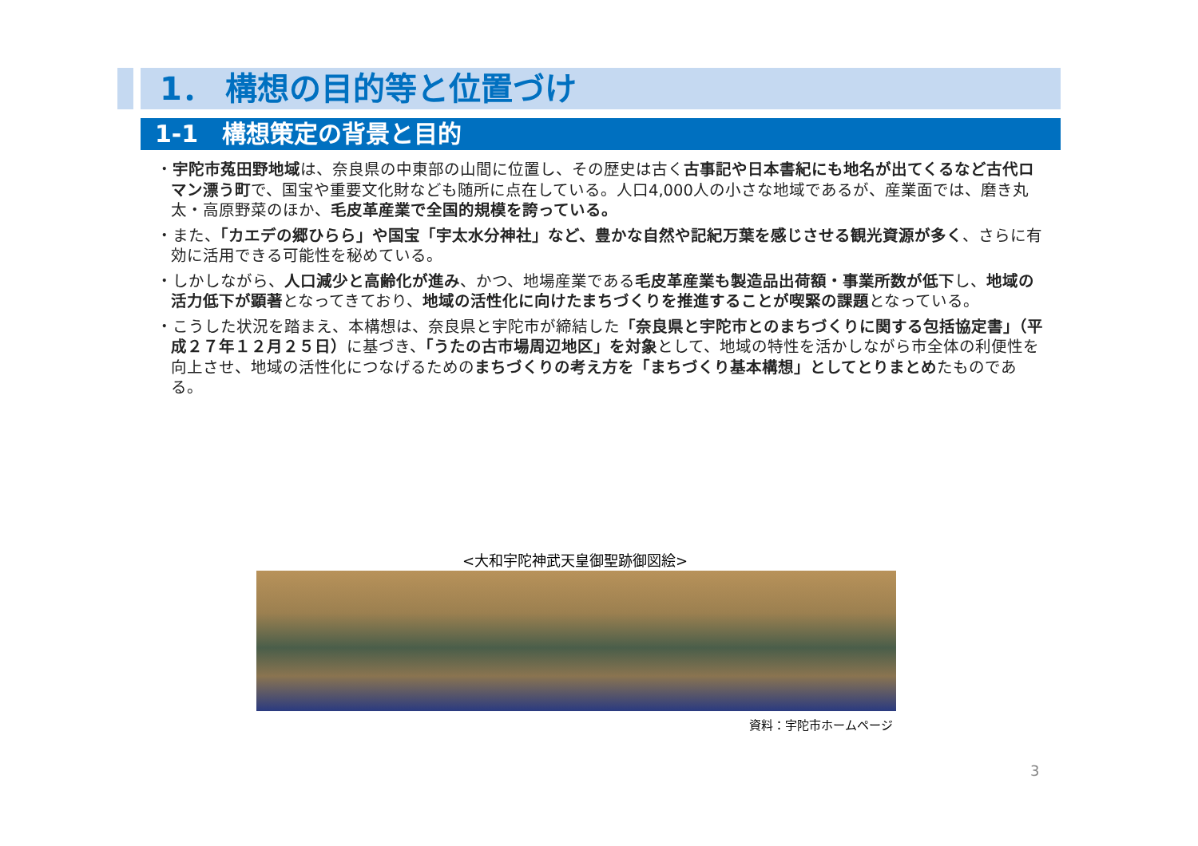1． 構想の目的等と位置づけ
1-1　構想策定の背景と目的
・宇陀市菟田野地域は、奈良県の中東部の山間に位置し、その歴史は古く古事記や日本書紀にも地名が出てくるなど古代ロマン漂う町で、国宝や重要文化財なども随所に点在している。人口4,000人の小さな地域であるが、産業面では、磨き丸太・高原野菜のほか、毛皮革産業で全国的規模を誇っている。
・また、「カエデの郷ひらら」や国宝「宇太水分神社」など、豊かな自然や記紀万葉を感じさせる観光資源が多く、さらに有効に活用できる可能性を秘めている。
・しかしながら、人口減少と高齢化が進み、かつ、地場産業である毛皮革産業も製造品出荷額・事業所数が低下し、地域の活力低下が顕著となってきており、地域の活性化に向けたまちづくりを推進することが喫緊の課題となっている。
・こうした状況を踏まえ、本構想は、奈良県と宇陀市が締結した「奈良県と宇陀市とのまちづくりに関する包括協定書」（平成２７年１２月２５日）に基づき、「うたの古市場周辺地区」を対象として、地域の特性を活かしながら市全体の利便性を向上させ、地域の活性化につなげるためのまちづくりの考え方を「まちづくり基本構想」としてとりまとめたものである。
<大和宇陀神武天皇御聖跡御図絵>
資料：宇陀市ホームページ
3